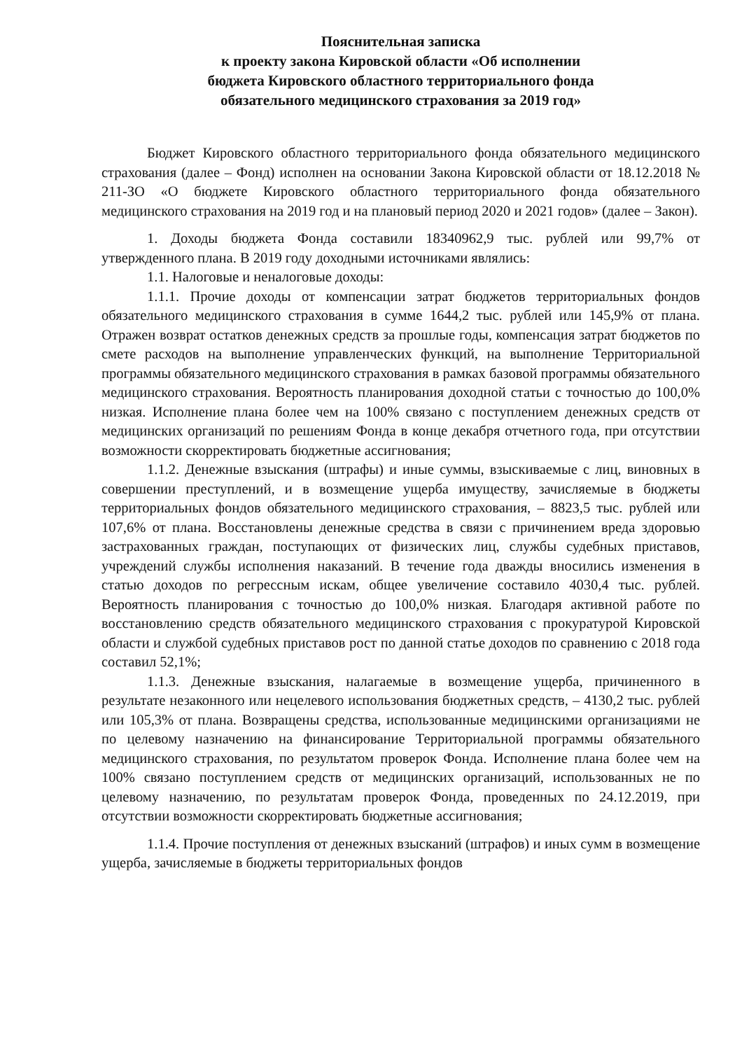Пояснительная записка
к проекту закона Кировской области «Об исполнении
бюджета Кировского областного территориального фонда
обязательного медицинского страхования за 2019 год»
Бюджет Кировского областного территориального фонда обязательного медицинского страхования (далее – Фонд) исполнен на основании Закона Кировской области от 18.12.2018 № 211-ЗО «О бюджете Кировского областного территориального фонда обязательного медицинского страхования на 2019 год и на плановый период 2020 и 2021 годов» (далее – Закон).
1. Доходы бюджета Фонда составили 18340962,9 тыс. рублей или 99,7% от утвержденного плана. В 2019 году доходными источниками являлись:
1.1. Налоговые и неналоговые доходы:
1.1.1. Прочие доходы от компенсации затрат бюджетов территориальных фондов обязательного медицинского страхования в сумме 1644,2 тыс. рублей или 145,9% от плана. Отражен возврат остатков денежных средств за прошлые годы, компенсация затрат бюджетов по смете расходов на выполнение управленческих функций, на выполнение Территориальной программы обязательного медицинского страхования в рамках базовой программы обязательного медицинского страхования. Вероятность планирования доходной статьи с точностью до 100,0% низкая. Исполнение плана более чем на 100% связано с поступлением денежных средств от медицинских организаций по решениям Фонда в конце декабря отчетного года, при отсутствии возможности скорректировать бюджетные ассигнования;
1.1.2. Денежные взыскания (штрафы) и иные суммы, взыскиваемые с лиц, виновных в совершении преступлений, и в возмещение ущерба имуществу, зачисляемые в бюджеты территориальных фондов обязательного медицинского страхования, – 8823,5 тыс. рублей или 107,6% от плана. Восстановлены денежные средства в связи с причинением вреда здоровью застрахованных граждан, поступающих от физических лиц, службы судебных приставов, учреждений службы исполнения наказаний. В течение года дважды вносились изменения в статью доходов по регрессным искам, общее увеличение составило 4030,4 тыс. рублей. Вероятность планирования с точностью до 100,0% низкая. Благодаря активной работе по восстановлению средств обязательного медицинского страхования с прокуратурой Кировской области и службой судебных приставов рост по данной статье доходов по сравнению с 2018 года составил 52,1%;
1.1.3. Денежные взыскания, налагаемые в возмещение ущерба, причиненного в результате незаконного или нецелевого использования бюджетных средств, – 4130,2 тыс. рублей или 105,3% от плана. Возвращены средства, использованные медицинскими организациями не по целевому назначению на финансирование Территориальной программы обязательного медицинского страхования, по результатом проверок Фонда. Исполнение плана более чем на 100% связано поступлением средств от медицинских организаций, использованных не по целевому назначению, по результатам проверок Фонда, проведенных по 24.12.2019, при отсутствии возможности скорректировать бюджетные ассигнования;
1.1.4. Прочие поступления от денежных взысканий (штрафов) и иных сумм в возмещение ущерба, зачисляемые в бюджеты территориальных фондов